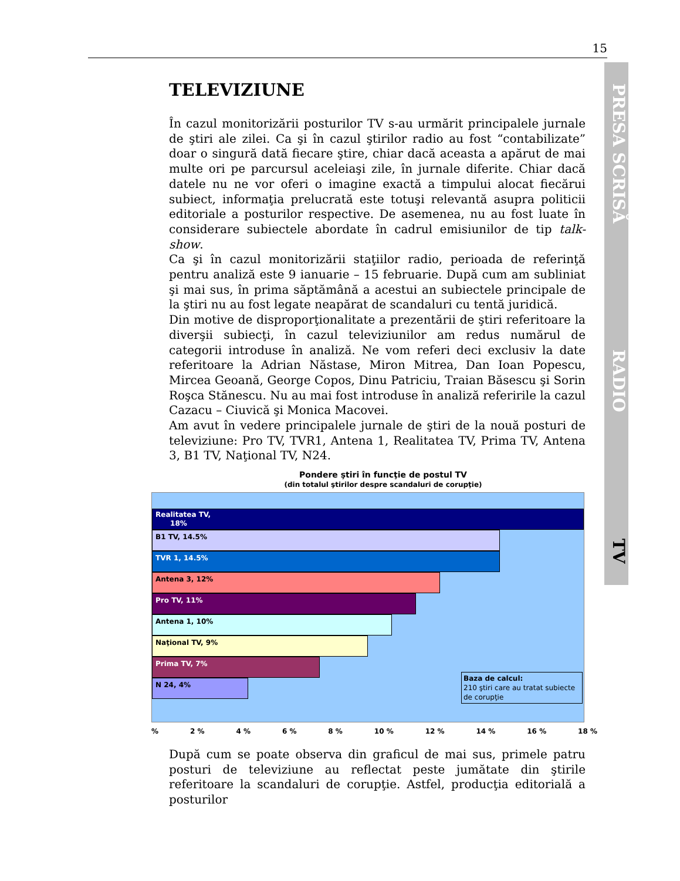15
PRESA SCRISĂ RADIO TV
TELEVIZIUNE
În cazul monitorizării posturilor TV s-au urmărit principalele jurnale de ştiri ale zilei. Ca şi în cazul ştirilor radio au fost “contabilizate” doar o singură dată fiecare ştire, chiar dacă aceasta a apărut de mai multe ori pe parcursul aceleiaşi zile, în jurnale diferite. Chiar dacă datele nu ne vor oferi o imagine exactă a timpului alocat fiecărui subiect, informaţia prelucrată este totuşi relevantă asupra politicii editoriale a posturilor respective. De asemenea, nu au fost luate în considerare subiectele abordate în cadrul emisiunilor de tip talk-show.
Ca şi în cazul monitorizării staţiilor radio, perioada de referinţă pentru analiză este 9 ianuarie – 15 februarie. După cum am subliniat şi mai sus, în prima săptămână a acestui an subiectele principale de la ştiri nu au fost legate neapărat de scandaluri cu tentă juridică.
Din motive de disproporţionalitate a prezentării de ştiri referitoare la diverşii subiecţi, în cazul televiziunilor am redus numărul de categorii introduse în analiză. Ne vom referi deci exclusiv la date referitoare la Adrian Năstase, Miron Mitrea, Dan Ioan Popescu, Mircea Geoană, George Copos, Dinu Patriciu, Traian Băsescu şi Sorin Roşca Stănescu. Nu au mai fost introduse în analiză referirile la cazul Cazacu – Ciuvică şi Monica Macovei.
Am avut în vedere principalele jurnale de ştiri de la nouă posturi de televiziune: Pro TV, TVR1, Antena 1, Realitatea TV, Prima TV, Antena 3, B1 TV, Naţional TV, N24.
Pondere ştiri în funcţie de postul TV
(din totalul ştirilor despre scandaluri de corupţie)
Realitatea TV,
18%
B1 TV, 14.5%
TVR 1, 14.5%
Antena 3, 12%
Pro TV, 11%
Antena 1, 10%
Naţional TV, 9%
Prima TV, 7%
N 24, 4%
Baza de calcul:
210 ştiri care au tratat subiecte de corupţie
% 2 % 4 % 6 % 8 % 10 % 12 % 14 % 16 % 18 %
După cum se poate observa din graficul de mai sus, primele patru posturi de televiziune au reflectat peste jumătate din ştirile referitoare la scandaluri de corupţie. Astfel, producţia editorială a posturilor